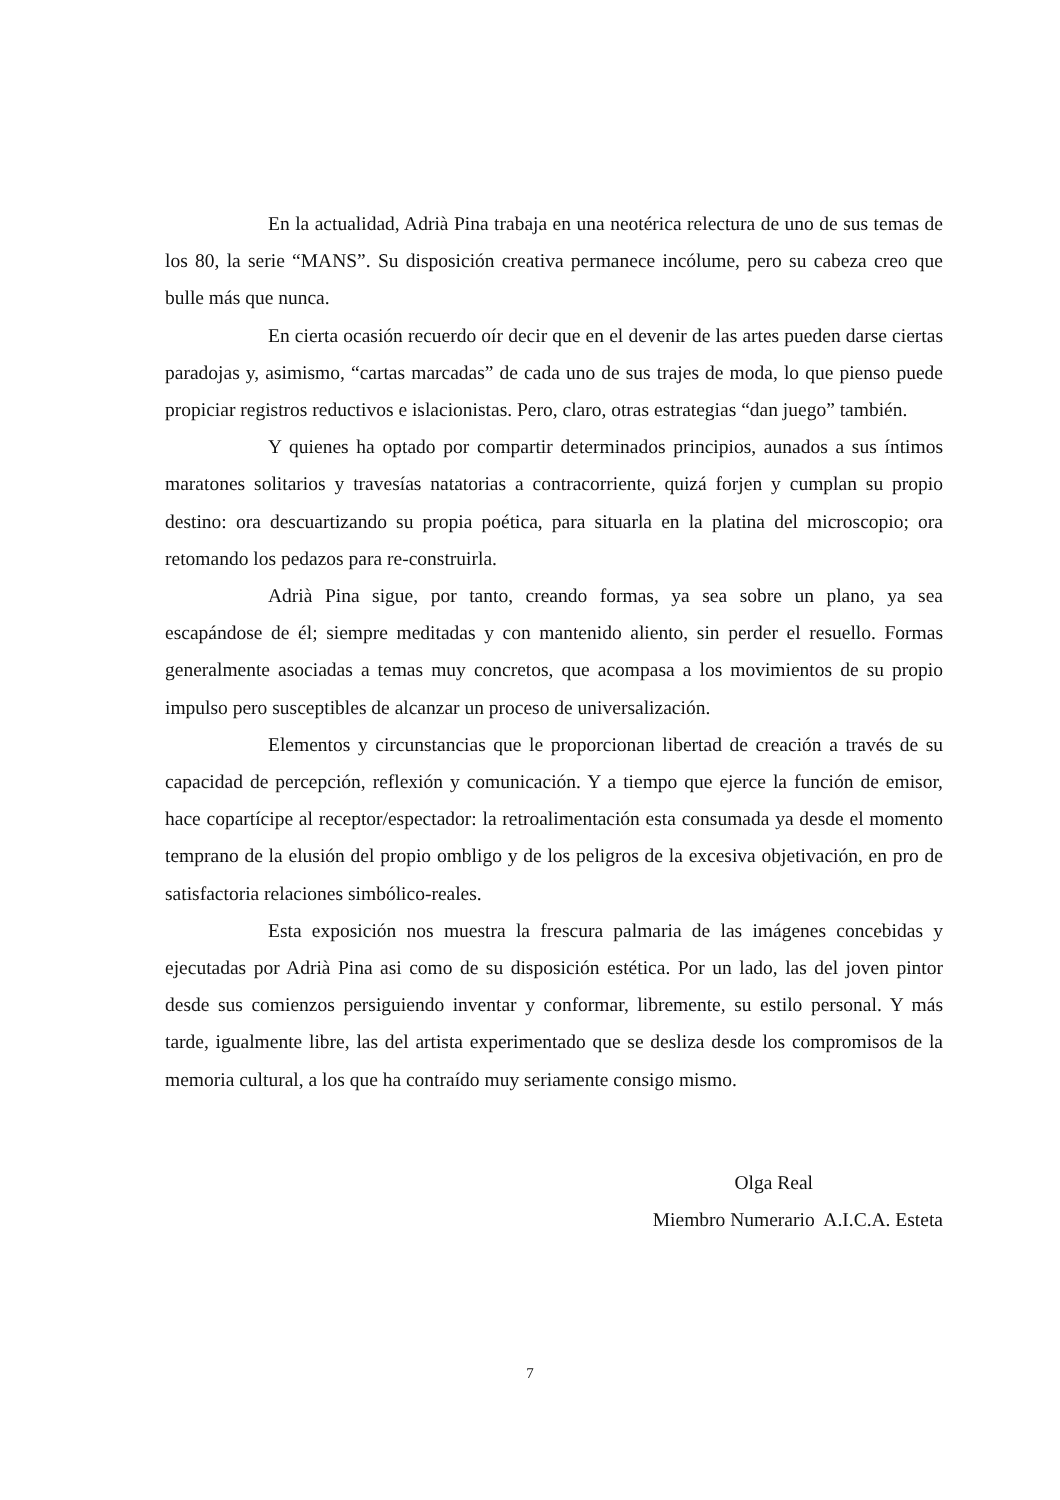En la actualidad, Adrià Pina trabaja en una neotérica relectura de uno de sus temas de los 80, la serie “MANS”. Su disposición creativa permanece incólume, pero su cabeza creo que bulle más que nunca.
En cierta ocasión recuerdo oír decir que en el devenir de las artes pueden darse ciertas paradojas y, asimismo, “cartas marcadas” de cada uno de sus trajes de moda, lo que pienso puede propiciar registros reductivos e islacionistas. Pero, claro, otras estrategias “dan juego” también.
Y quienes ha optado por compartir determinados principios, aunados a sus íntimos maratones solitarios y travesías natatorias a contracorriente, quizá forjen y cumplan su propio destino: ora descuartizando su propia poética, para situarla en la platina del microscopio; ora retomando los pedazos para re-construirla.
Adrià Pina sigue, por tanto, creando formas, ya sea sobre un plano, ya sea escapándose de él; siempre meditadas y con mantenido aliento, sin perder el resuello. Formas generalmente asociadas a temas muy concretos, que acompasa a los movimientos de su propio impulso pero susceptibles de alcanzar un proceso de universalización.
Elementos y circunstancias que le proporcionan libertad de creación a través de su capacidad de percepción, reflexión y comunicación. Y a tiempo que ejerce la función de emisor, hace copartícipe al receptor/espectador: la retroalimentación esta consumada ya desde el momento temprano de la elusión del propio ombligo y de los peligros de la excesiva objetivación, en pro de satisfactoria relaciones simbólico-reales.
Esta exposición nos muestra la frescura palmaria de las imágenes concebidas y ejecutadas por Adrià Pina asi como de su disposición estética. Por un lado, las del joven pintor desde sus comienzos persiguiendo inventar y conformar, libremente, su estilo personal. Y más tarde, igualmente libre, las del artista experimentado que se desliza desde los compromisos de la memoria cultural, a los que ha contraído muy seriamente consigo mismo.
Olga Real
Miembro Numerario A.I.C.A. Esteta
7